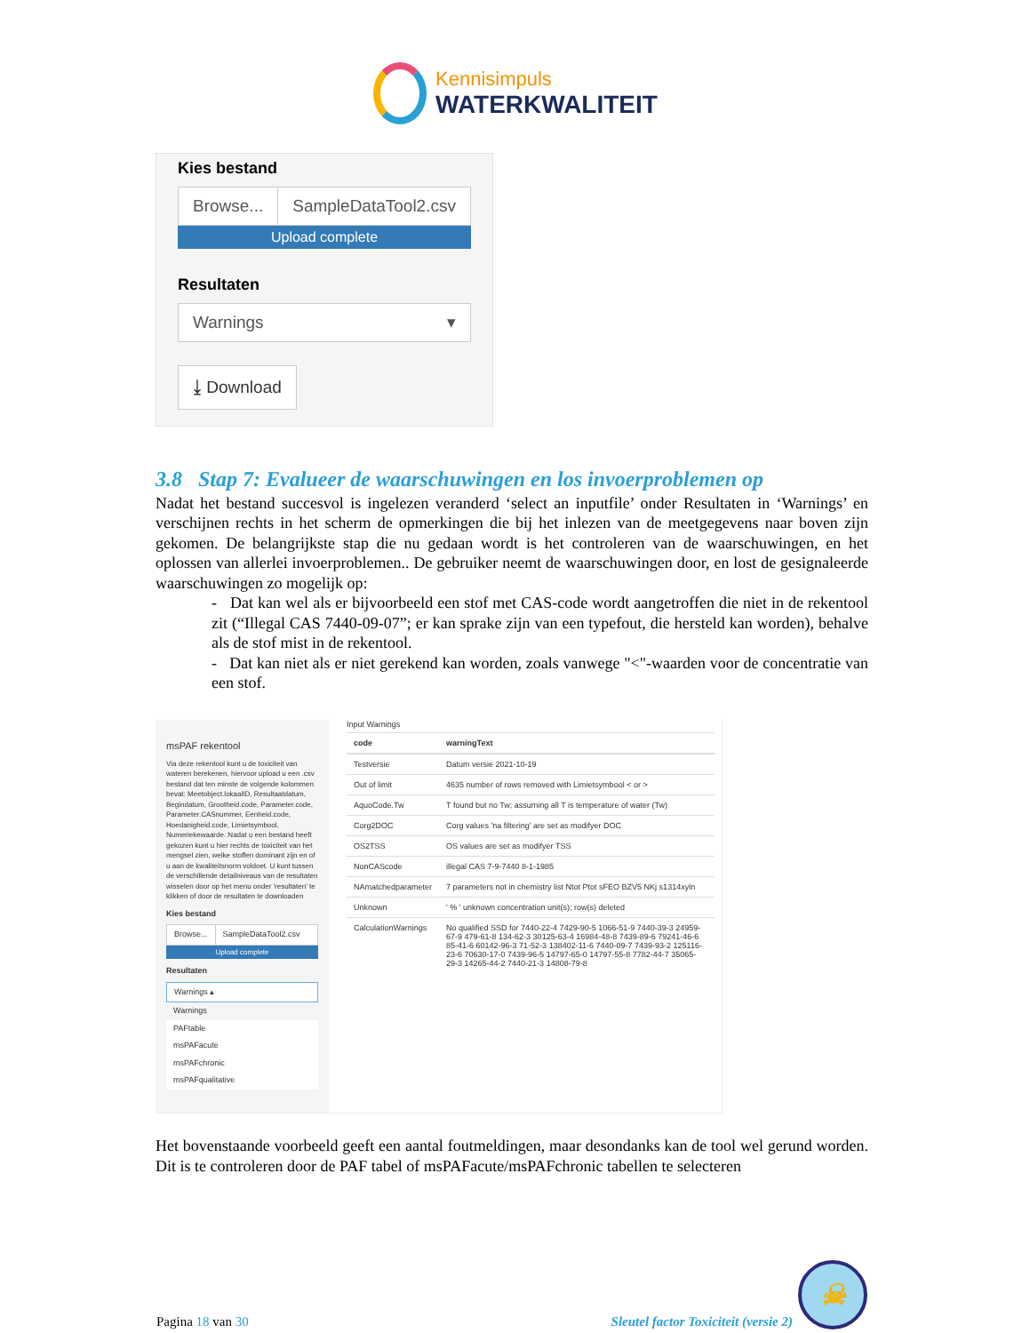Kennisimpuls
WATERKWALITEIT
Kies bestand
Browse... SampleDataTool2.csv
Upload complete
Resultaten
Warnings ▾
⤓ Download
3.8 Stap 7: Evalueer de waarschuwingen en los invoerproblemen op
Nadat het bestand succesvol is ingelezen veranderd ‘select an inputfile’ onder Resultaten in ‘Warnings’ en verschijnen rechts in het scherm de opmerkingen die bij het inlezen van de meetgegevens naar boven zijn gekomen. De belangrijkste stap die nu gedaan wordt is het controleren van de waarschuwingen, en het oplossen van allerlei invoerproblemen.. De gebruiker neemt de waarschuwingen door, en lost de gesignaleerde waarschuwingen zo mogelijk op:
- Dat kan wel als er bijvoorbeeld een stof met CAS-code wordt aangetroffen die niet in de rekentool zit (“Illegal CAS 7440-09-07”; er kan sprake zijn van een typefout, die hersteld kan worden), behalve als de stof mist in de rekentool.
- Dat kan niet als er niet gerekend kan worden, zoals vanwege "<"-waarden voor de concentratie van een stof.
msPAF rekentool
Via deze rekentool kunt u de toxiciteit van wateren berekenen, hiervoor upload u een .csv bestand dat ten minste de volgende kolommen bevat: Meetobject.lokaalID, Resultaatdatum, Begindatum, Grootheid.code, Parameter.code, Parameter.CASnummer, Eenheid.code, Hoedanigheid.code, Limietsymbool, Numeriekewaarde. Nadat u een bestand heeft gekozen kunt u hier rechts de toxiciteit van het mengsel zien, welke stoffen dominant zijn en of u aan de kwaliteitsnorm voldoet. U kunt tussen de verschillende detailniveaus van de resultaten wisselen door op het menu onder 'resultaten' te klikken of door de resultaten te downloaden
Kies bestand
Browse... SampleDataTool2.csv
Upload complete
Resultaten
Warnings ▴
Warnings
PAFtable
msPAFacute
msPAFchronic
msPAFqualitative
Input Warnings
| code | warningText |
| --- | --- |
| Testversie | Datum versie 2021-10-19 |
| Out of limit | 4635 number of rows removed with Limietsymbool < or > |
| AquoCode.Tw | T found but no Tw; assuming all T is temperature of water (Tw) |
| Corg2DOC | Corg values 'na filtering' are set as modifyer DOC |
| OS2TSS | OS values are set as modifyer TSS |
| NonCAScode | illegal CAS 7-9-7440 8-1-1985 |
| NAmatchedparameter | 7 parameters not in chemistry list Ntot Ptot sFEO BZV5 NKj s1314xyln |
| Unknown | ' % ' unknown concentration unit(s); row(s) deleted |
| CalculationWarnings | No qualified SSD for 7440-22-4 7429-90-5 1066-51-9 7440-39-3 24959-67-9 479-61-8 134-62-3 30125-63-4 16984-48-8 7439-89-6 79241-46-6 85-41-6 60142-96-3 71-52-3 138402-11-6 7440-09-7 7439-93-2 125116-23-6 70630-17-0 7439-96-5 14797-65-0 14797-55-8 7782-44-7 35065-29-3 14265-44-2 7440-21-3 14808-79-8 |
Het bovenstaande voorbeeld geeft een aantal foutmeldingen, maar desondanks kan de tool wel gerund worden. Dit is te controleren door de PAF tabel of msPAFacute/msPAFchronic tabellen te selecteren
Pagina 18 van 30
Sleutel factor Toxiciteit (versie 2)
☠